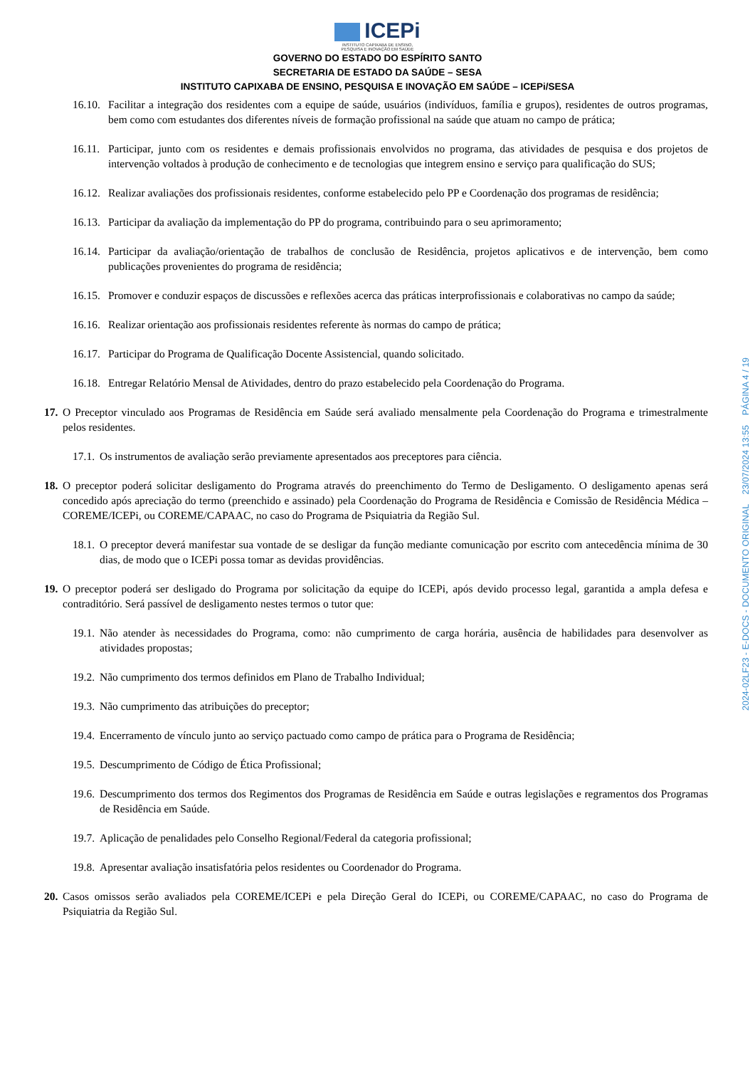ICEPi
INSTITUTO CAPIXABA DE ENSINO,
PESQUISA E INOVAÇÃO EM SAÚDE
GOVERNO DO ESTADO DO ESPÍRITO SANTO
SECRETARIA DE ESTADO DA SAÚDE – SESA
INSTITUTO CAPIXABA DE ENSINO, PESQUISA E INOVAÇÃO EM SAÚDE – ICEPi/SESA
16.10.
Facilitar a integração dos residentes com a equipe de saúde, usuários (indivíduos, família e grupos), residentes de outros programas, bem como com estudantes dos diferentes níveis de formação profissional na saúde que atuam no campo de prática;
16.11.
Participar, junto com os residentes e demais profissionais envolvidos no programa, das atividades de pesquisa e dos projetos de intervenção voltados à produção de conhecimento e de tecnologias que integrem ensino e serviço para qualificação do SUS;
16.12.
Realizar avaliações dos profissionais residentes, conforme estabelecido pelo PP e Coordenação dos programas de residência;
16.13.
Participar da avaliação da implementação do PP do programa, contribuindo para o seu aprimoramento;
16.14.
Participar da avaliação/orientação de trabalhos de conclusão de Residência, projetos aplicativos e de intervenção, bem como publicações provenientes do programa de residência;
16.15.
Promover e conduzir espaços de discussões e reflexões acerca das práticas interprofissionais e colaborativas no campo da saúde;
16.16.
Realizar orientação aos profissionais residentes referente às normas do campo de prática;
16.17.
Participar do Programa de Qualificação Docente Assistencial, quando solicitado.
16.18.
Entregar Relatório Mensal de Atividades, dentro do prazo estabelecido pela Coordenação do Programa.
17.
O Preceptor vinculado aos Programas de Residência em Saúde será avaliado mensalmente pela Coordenação do Programa e trimestralmente pelos residentes.
17.1.
Os instrumentos de avaliação serão previamente apresentados aos preceptores para ciência.
18.
O preceptor poderá solicitar desligamento do Programa através do preenchimento do Termo de Desligamento. O desligamento apenas será concedido após apreciação do termo (preenchido e assinado) pela Coordenação do Programa de Residência e Comissão de Residência Médica – COREME/ICEPi, ou COREME/CAPAAC, no caso do Programa de Psiquiatria da Região Sul.
18.1.
O preceptor deverá manifestar sua vontade de se desligar da função mediante comunicação por escrito com antecedência mínima de 30 dias, de modo que o ICEPi possa tomar as devidas providências.
19.
O preceptor poderá ser desligado do Programa por solicitação da equipe do ICEPi, após devido processo legal, garantida a ampla defesa e contraditório. Será passível de desligamento nestes termos o tutor que:
19.1.
Não atender às necessidades do Programa, como: não cumprimento de carga horária, ausência de habilidades para desenvolver as atividades propostas;
19.2.
Não cumprimento dos termos definidos em Plano de Trabalho Individual;
19.3.
Não cumprimento das atribuições do preceptor;
19.4.
Encerramento de vínculo junto ao serviço pactuado como campo de prática para o Programa de Residência;
19.5.
Descumprimento de Código de Ética Profissional;
19.6.
Descumprimento dos termos dos Regimentos dos Programas de Residência em Saúde e outras legislações e regramentos dos Programas de Residência em Saúde.
19.7.
Aplicação de penalidades pelo Conselho Regional/Federal da categoria profissional;
19.8.
Apresentar avaliação insatisfatória pelos residentes ou Coordenador do Programa.
20.
Casos omissos serão avaliados pela COREME/ICEPi e pela Direção Geral do ICEPi, ou COREME/CAPAAC, no caso do Programa de Psiquiatria da Região Sul.
2024-02LF23 - E-DOCS - DOCUMENTO ORIGINAL 23/07/2024 13:55 PÁGINA 4 / 19